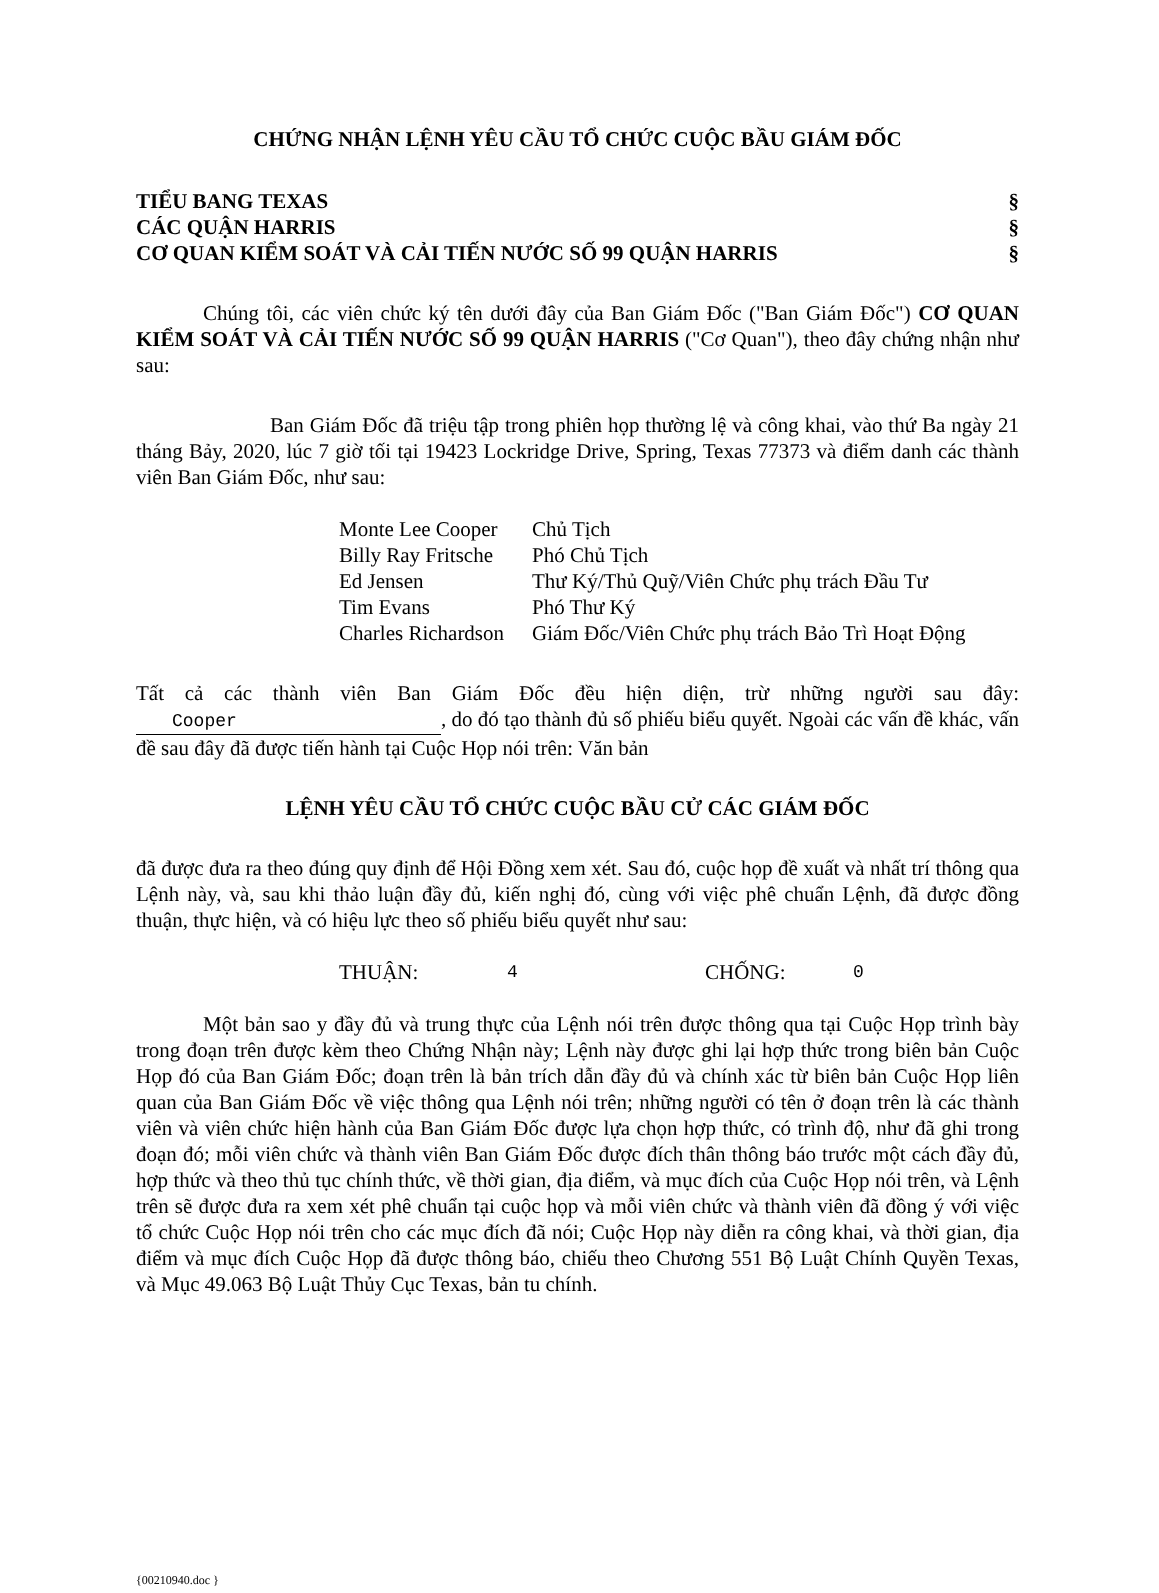CHỨNG NHẬN LỆNH YÊU CẦU TỔ CHỨC CUỘC BẦU GIÁM ĐỐC
TIỂU BANG TEXAS §
CÁC QUẬN HARRIS §
CƠ QUAN KIỂM SOÁT VÀ CẢI TIẾN NƯỚC SỐ 99 QUẬN HARRIS §
Chúng tôi, các viên chức ký tên dưới đây của Ban Giám Đốc ("Ban Giám Đốc") CƠ QUAN KIỂM SOÁT VÀ CẢI TIẾN NƯỚC SỐ 99 QUẬN HARRIS ("Cơ Quan"), theo đây chứng nhận như sau:
Ban Giám Đốc đã triệu tập trong phiên họp thường lệ và công khai, vào thứ Ba ngày 21 tháng Bảy, 2020, lúc 7 giờ tối tại 19423 Lockridge Drive, Spring, Texas 77373 và điểm danh các thành viên Ban Giám Đốc, như sau:
| Monte Lee Cooper | Chủ Tịch |
| Billy Ray Fritsche | Phó Chủ Tịch |
| Ed Jensen | Thư Ký/Thủ Quỹ/Viên Chức phụ trách Đầu Tư |
| Tim Evans | Phó Thư Ký |
| Charles Richardson | Giám Đốc/Viên Chức phụ trách Bảo Trì Hoạt Động |
Tất cả các thành viên Ban Giám Đốc đều hiện diện, trừ những người sau đây: Cooper, do đó tạo thành đủ số phiếu biểu quyết. Ngoài các vấn đề khác, vấn đề sau đây đã được tiến hành tại Cuộc Họp nói trên: Văn bản
LỆNH YÊU CẦU TỔ CHỨC CUỘC BẦU CỬ CÁC GIÁM ĐỐC
đã được đưa ra theo đúng quy định để Hội Đồng xem xét. Sau đó, cuộc họp đề xuất và nhất trí thông qua Lệnh này, và, sau khi thảo luận đầy đủ, kiến nghị đó, cùng với việc phê chuẩn Lệnh, đã được đồng thuận, thực hiện, và có hiệu lực theo số phiếu biểu quyết như sau:
| THUẬN: | 4 | CHỐNG: | 0 |
Một bản sao y đầy đủ và trung thực của Lệnh nói trên được thông qua tại Cuộc Họp trình bày trong đoạn trên được kèm theo Chứng Nhận này; Lệnh này được ghi lại hợp thức trong biên bản Cuộc Họp đó của Ban Giám Đốc; đoạn trên là bản trích dẫn đầy đủ và chính xác từ biên bản Cuộc Họp liên quan của Ban Giám Đốc về việc thông qua Lệnh nói trên; những người có tên ở đoạn trên là các thành viên và viên chức hiện hành của Ban Giám Đốc được lựa chọn hợp thức, có trình độ, như đã ghi trong đoạn đó; mỗi viên chức và thành viên Ban Giám Đốc được đích thân thông báo trước một cách đầy đủ, hợp thức và theo thủ tục chính thức, về thời gian, địa điểm, và mục đích của Cuộc Họp nói trên, và Lệnh trên sẽ được đưa ra xem xét phê chuẩn tại cuộc họp và mỗi viên chức và thành viên đã đồng ý với việc tổ chức Cuộc Họp nói trên cho các mục đích đã nói; Cuộc Họp này diễn ra công khai, và thời gian, địa điểm và mục đích Cuộc Họp đã được thông báo, chiếu theo Chương 551 Bộ Luật Chính Quyền Texas, và Mục 49.063 Bộ Luật Thủy Cục Texas, bản tu chính.
{00210940.doc }